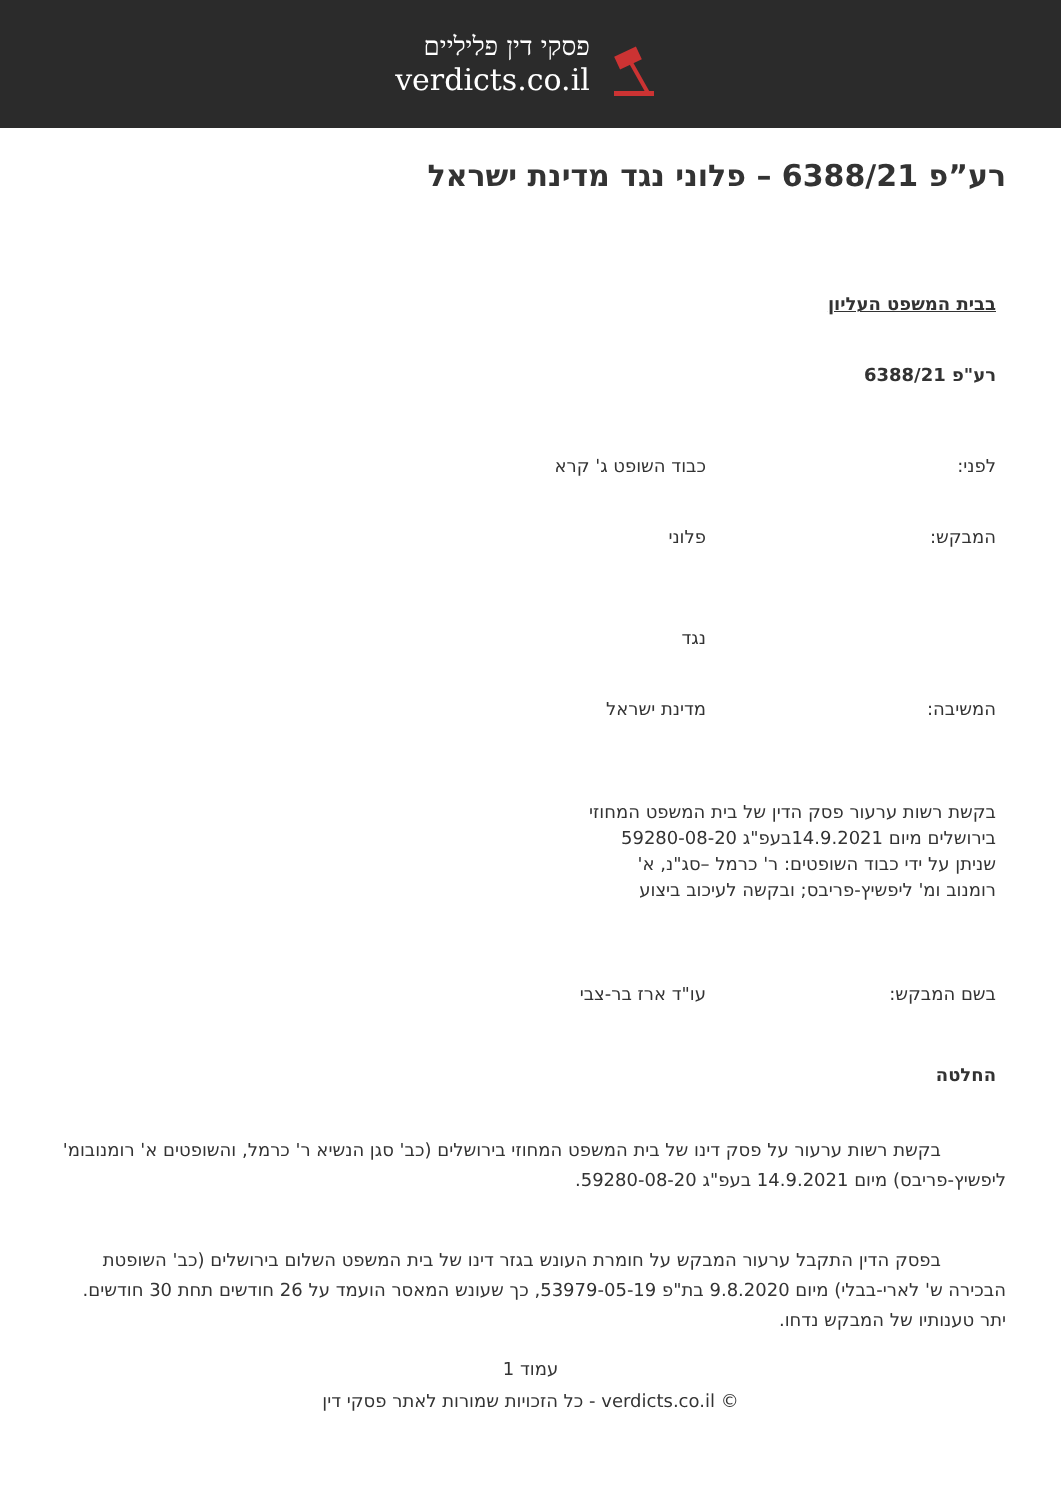פסקי דין פליליים
verdicts.co.il
רע”פ 6388/21 – פלוני נגד מדינת ישראל
בבית המשפט העליון
רע"פ 6388/21
לפני: כבוד השופט ג' קרא
המבקש: פלוני
נגד
המשיבה: מדינת ישראל
בקשת רשות ערעור פסק הדין של בית המשפט המחוזי
בירושלים מיום 14.9.2021בעפ"ג 59280-08-20
שניתן על ידי כבוד השופטים: ר' כרמל –סג"נ, א'
רומנוב ומ' ליפשיץ-פריבס; ובקשה לעיכוב ביצוע
בשם המבקש: עו"ד ארז בר-צבי
החלטה
בקשת רשות ערעור על פסק דינו של בית המשפט המחוזי בירושלים (כב' סגן הנשיא ר' כרמל, והשופטים א' רומנובומ' ליפשיץ-פריבס) מיום 14.9.2021 בעפ"ג 59280-08-20.
בפסק הדין התקבל ערעור המבקש על חומרת העונש בגזר דינו של בית המשפט השלום בירושלים (כב' השופטת הבכירה ש' לארי-בבלי) מיום 9.8.2020 בת"פ 53979-05-19, כך שעונש המאסר הועמד על 26 חודשים תחת 30 חודשים. יתר טענותיו של המבקש נדחו.
עמוד 1
כל הזכויות שמורות לאתר פסקי דין - verdicts.co.il ©